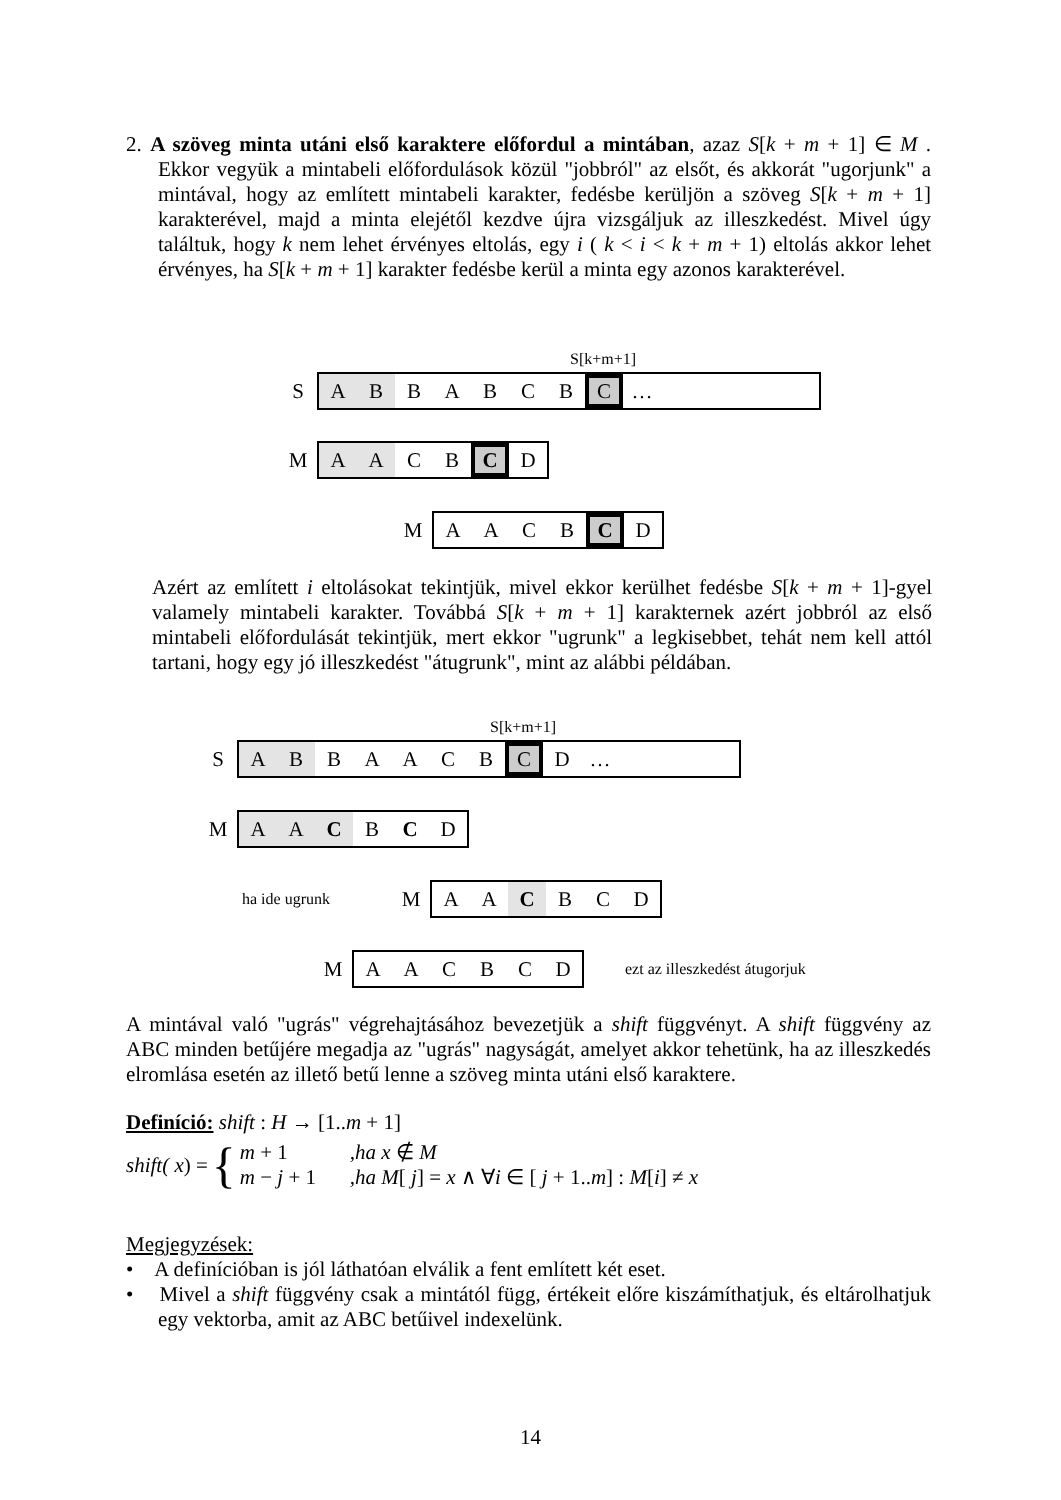2. A szöveg minta utáni első karaktere előfordul a mintában, azaz S[k + m + 1] ∈ M . Ekkor vegyük a mintabeli előfordulások közül "jobbról" az elsőt, és akkorát "ugorjunk" a mintával, hogy az említett mintabeli karakter, fedésbe kerüljön a szöveg S[k + m + 1] karakterével, majd a minta elejétől kezdve újra vizsgáljuk az illeszkedést. Mivel úgy találtuk, hogy k nem lehet érvényes eltolás, egy i ( k < i < k + m + 1) eltolás akkor lehet érvényes, ha S[k + m + 1] karakter fedésbe kerül a minta egy azonos karakterével.
S[k+m+1]
S
A B BABCB C …
M
A A CB C D
M
AACB C D
Azért az említett i eltolásokat tekintjük, mivel ekkor kerülhet fedésbe S[k + m + 1]-gyel valamely mintabeli karakter. Továbbá S[k + m + 1] karakternek azért jobbról az első mintabeli előfordulását tekintjük, mert ekkor "ugrunk" a legkisebbet, tehát nem kell attól tartani, hogy egy jó illeszkedést "átugrunk", mint az alábbi példában.
S[k+m+1]
S
A B BAACB C D …
M
A A C BCD
ha ide ugrunk
M
AA C BCD
M
AACBCD
ezt az illeszkedést átugorjuk
A mintával való "ugrás" végrehajtásához bevezetjük a shift függvényt. A shift függvény az ABC minden betűjére megadja az "ugrás" nagyságát, amelyet akkor tehetünk, ha az illeszkedés elromlása esetén az illető betű lenne a szöveg minta utáni első karaktere.
Definíció: shift : H → [1..m + 1]
shift( x) = { m + 1,ha x ∉ M
m − j + 1,ha M[ j] = x ∧ ∀i ∈ [ j + 1..m] : M[i] ≠ x
Megjegyzések:
• A definícióban is jól láthatóan elválik a fent említett két eset.
• Mivel a shift függvény csak a mintától függ, értékeit előre kiszámíthatjuk, és eltárolhatjuk egy vektorba, amit az ABC betűivel indexelünk.
14